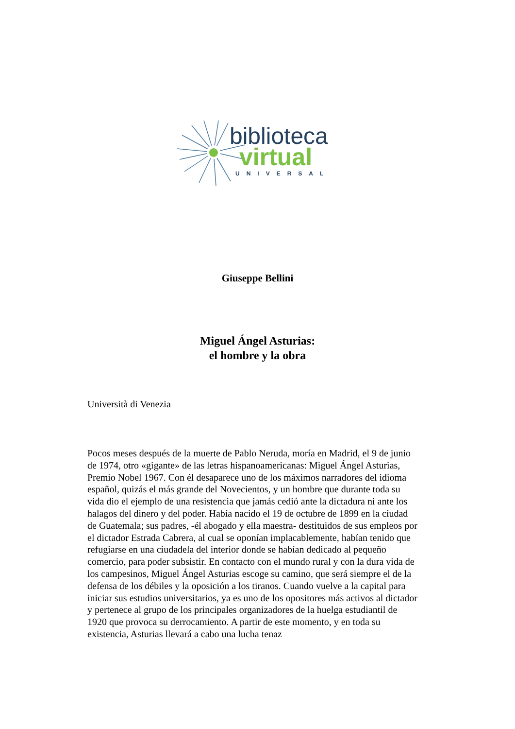biblioteca
virtual
UNIVERSAL
Giuseppe Bellini
Miguel Ángel Asturias:
el hombre y la obra
Università di Venezia
Pocos meses después de la muerte de Pablo Neruda, moría en Madrid, el 9 de junio de 1974, otro «gigante» de las letras hispanoamericanas: Miguel Ángel Asturias, Premio Nobel 1967. Con él desaparece uno de los máximos narradores del idioma español, quizás el más grande del Novecientos, y un hombre que durante toda su vida dio el ejemplo de una resistencia que jamás cedió ante la dictadura ni ante los halagos del dinero y del poder. Había nacido el 19 de octubre de 1899 en la ciudad de Guatemala; sus padres, -él abogado y ella maestra- destituidos de sus empleos por el dictador Estrada Cabrera, al cual se oponían implacablemente, habían tenido que refugiarse en una ciudadela del interior donde se habían dedicado al pequeño comercio, para poder subsistir. En contacto con el mundo rural y con la dura vida de los campesinos, Miguel Ángel Asturias escoge su camino, que será siempre el de la defensa de los débiles y la oposición a los tiranos. Cuando vuelve a la capital para iniciar sus estudios universitarios, ya es uno de los opositores más activos al dictador y pertenece al grupo de los principales organizadores de la huelga estudiantil de 1920 que provoca su derrocamiento. A partir de este momento, y en toda su existencia, Asturias llevará a cabo una lucha tenaz